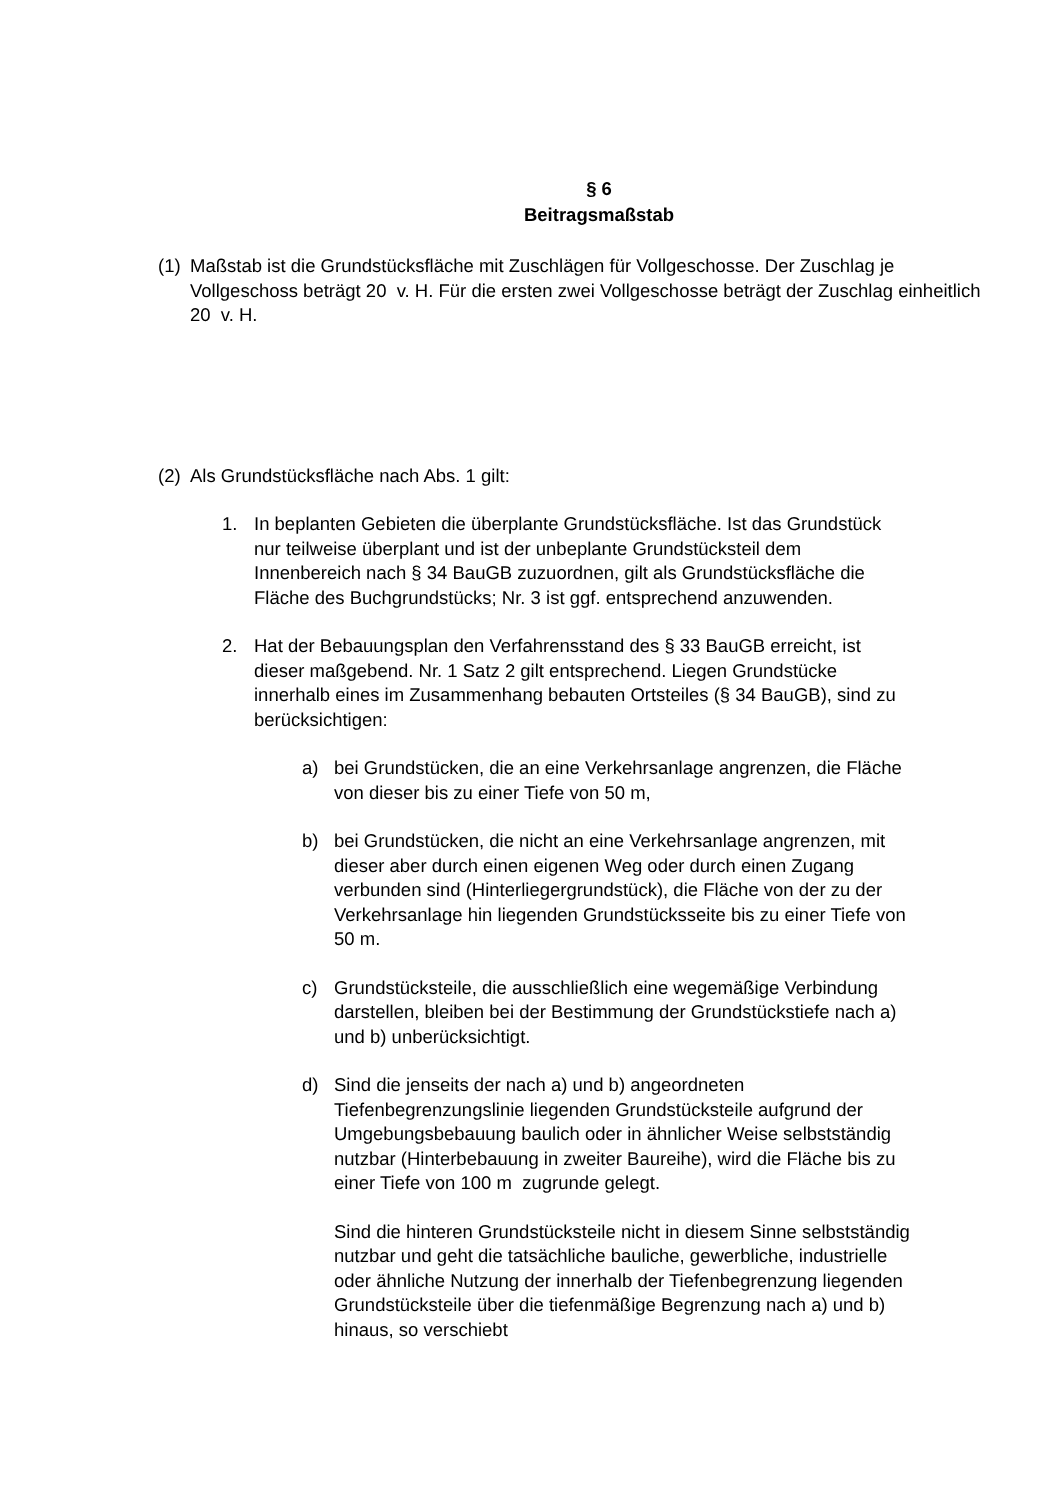§ 6
Beitragsmaßstab
(1)
Maßstab ist die Grundstücksfläche mit Zuschlägen für Vollgeschosse. Der Zuschlag je Vollgeschoss beträgt 20 v. H. Für die ersten zwei Vollgeschosse beträgt der Zuschlag einheitlich 20 v. H.
(2)
Als Grundstücksfläche nach Abs. 1 gilt:
1. In beplanten Gebieten die überplante Grundstücksfläche. Ist das Grundstück nur teilweise überplant und ist der unbeplante Grundstücksteil dem Innenbereich nach § 34 BauGB zuzuordnen, gilt als Grundstücksfläche die Fläche des Buchgrundstücks; Nr. 3 ist ggf. entsprechend anzuwenden.
2. Hat der Bebauungsplan den Verfahrensstand des § 33 BauGB erreicht, ist dieser maßgebend. Nr. 1 Satz 2 gilt entsprechend. Liegen Grundstücke innerhalb eines im Zusammenhang bebauten Ortsteiles (§ 34 BauGB), sind zu berücksichtigen:
a) bei Grundstücken, die an eine Verkehrsanlage angrenzen, die Fläche von dieser bis zu einer Tiefe von 50 m,
b) bei Grundstücken, die nicht an eine Verkehrsanlage angrenzen, mit dieser aber durch einen eigenen Weg oder durch einen Zugang verbunden sind (Hinterliegergrundstück), die Fläche von der zu der Verkehrsanlage hin liegenden Grundstücksseite bis zu einer Tiefe von 50 m.
c) Grundstücksteile, die ausschließlich eine wegemäßige Verbindung darstellen, bleiben bei der Bestimmung der Grundstückstiefe nach a) und b) unberücksichtigt.
d) Sind die jenseits der nach a) und b) angeordneten Tiefenbegrenzungslinie liegenden Grundstücksteile aufgrund der Umgebungsbebauung baulich oder in ähnlicher Weise selbstständig nutzbar (Hinterbebauung in zweiter Baureihe), wird die Fläche bis zu einer Tiefe von 100 m zugrunde gelegt.
Sind die hinteren Grundstücksteile nicht in diesem Sinne selbstständig nutzbar und geht die tatsächliche bauliche, gewerbliche, industrielle oder ähnliche Nutzung der innerhalb der Tiefenbegrenzung liegenden Grundstücksteile über die tiefenmäßige Begrenzung nach a) und b) hinaus, so verschiebt